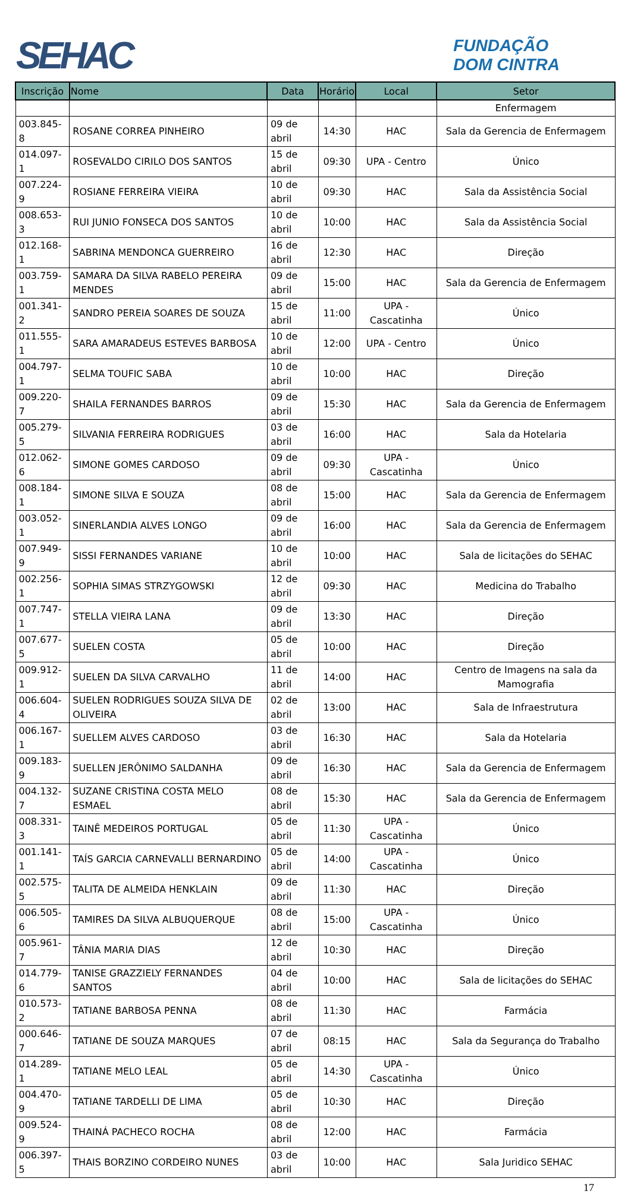SEHAC
FUNDAÇÃO
DOM CINTRA
| Inscrição | Nome | Data | Horário | Local | Setor |
| --- | --- | --- | --- | --- | --- |
| | | | | | Enfermagem |
| 003.845-8 | ROSANE CORREA PINHEIRO | 09 de abril | 14:30 | HAC | Sala da Gerencia de Enfermagem |
| 014.097-1 | ROSEVALDO CIRILO DOS SANTOS | 15 de abril | 09:30 | UPA - Centro | Único |
| 007.224-9 | ROSIANE FERREIRA VIEIRA | 10 de abril | 09:30 | HAC | Sala da Assistência Social |
| 008.653-3 | RUI JUNIO FONSECA DOS SANTOS | 10 de abril | 10:00 | HAC | Sala da Assistência Social |
| 012.168-1 | SABRINA MENDONCA GUERREIRO | 16 de abril | 12:30 | HAC | Direção |
| 003.759-1 | SAMARA DA SILVA RABELO PEREIRA MENDES | 09 de abril | 15:00 | HAC | Sala da Gerencia de Enfermagem |
| 001.341-2 | SANDRO PEREIA SOARES DE SOUZA | 15 de abril | 11:00 | UPA - Cascatinha | Único |
| 011.555-1 | SARA AMARADEUS ESTEVES BARBOSA | 10 de abril | 12:00 | UPA - Centro | Único |
| 004.797-1 | SELMA TOUFIC SABA | 10 de abril | 10:00 | HAC | Direção |
| 009.220-7 | SHAILA FERNANDES BARROS | 09 de abril | 15:30 | HAC | Sala da Gerencia de Enfermagem |
| 005.279-5 | SILVANIA FERREIRA RODRIGUES | 03 de abril | 16:00 | HAC | Sala da Hotelaria |
| 012.062-6 | SIMONE GOMES CARDOSO | 09 de abril | 09:30 | UPA - Cascatinha | Único |
| 008.184-1 | SIMONE SILVA E SOUZA | 08 de abril | 15:00 | HAC | Sala da Gerencia de Enfermagem |
| 003.052-1 | SINERLANDIA ALVES LONGO | 09 de abril | 16:00 | HAC | Sala da Gerencia de Enfermagem |
| 007.949-9 | SISSI FERNANDES VARIANE | 10 de abril | 10:00 | HAC | Sala de licitações do SEHAC |
| 002.256-1 | SOPHIA SIMAS STRZYGOWSKI | 12 de abril | 09:30 | HAC | Medicina do Trabalho |
| 007.747-1 | STELLA VIEIRA LANA | 09 de abril | 13:30 | HAC | Direção |
| 007.677-5 | SUELEN COSTA | 05 de abril | 10:00 | HAC | Direção |
| 009.912-1 | SUELEN DA SILVA CARVALHO | 11 de abril | 14:00 | HAC | Centro de Imagens na sala da Mamografia |
| 006.604-4 | SUELEN RODRIGUES SOUZA SILVA DE OLIVEIRA | 02 de abril | 13:00 | HAC | Sala de Infraestrutura |
| 006.167-1 | SUELLEM ALVES CARDOSO | 03 de abril | 16:30 | HAC | Sala da Hotelaria |
| 009.183-9 | SUELLEN JERÔNIMO SALDANHA | 09 de abril | 16:30 | HAC | Sala da Gerencia de Enfermagem |
| 004.132-7 | SUZANE CRISTINA COSTA MELO ESMAEL | 08 de abril | 15:30 | HAC | Sala da Gerencia de Enfermagem |
| 008.331-3 | TAINÊ MEDEIROS PORTUGAL | 05 de abril | 11:30 | UPA - Cascatinha | Único |
| 001.141-1 | TAÍS GARCIA CARNEVALLI BERNARDINO | 05 de abril | 14:00 | UPA - Cascatinha | Único |
| 002.575-5 | TALITA DE ALMEIDA HENKLAIN | 09 de abril | 11:30 | HAC | Direção |
| 006.505-6 | TAMIRES DA SILVA ALBUQUERQUE | 08 de abril | 15:00 | UPA - Cascatinha | Único |
| 005.961-7 | TÂNIA MARIA DIAS | 12 de abril | 10:30 | HAC | Direção |
| 014.779-6 | TANISE GRAZZIELY FERNANDES SANTOS | 04 de abril | 10:00 | HAC | Sala de licitações do SEHAC |
| 010.573-2 | TATIANE BARBOSA PENNA | 08 de abril | 11:30 | HAC | Farmácia |
| 000.646-7 | TATIANE DE SOUZA MARQUES | 07 de abril | 08:15 | HAC | Sala da Segurança do Trabalho |
| 014.289-1 | TATIANE MELO LEAL | 05 de abril | 14:30 | UPA - Cascatinha | Único |
| 004.470-9 | TATIANE TARDELLI DE LIMA | 05 de abril | 10:30 | HAC | Direção |
| 009.524-9 | THAINÁ PACHECO ROCHA | 08 de abril | 12:00 | HAC | Farmácia |
| 006.397-5 | THAIS BORZINO CORDEIRO NUNES | 03 de abril | 10:00 | HAC | Sala Juridico SEHAC |
17